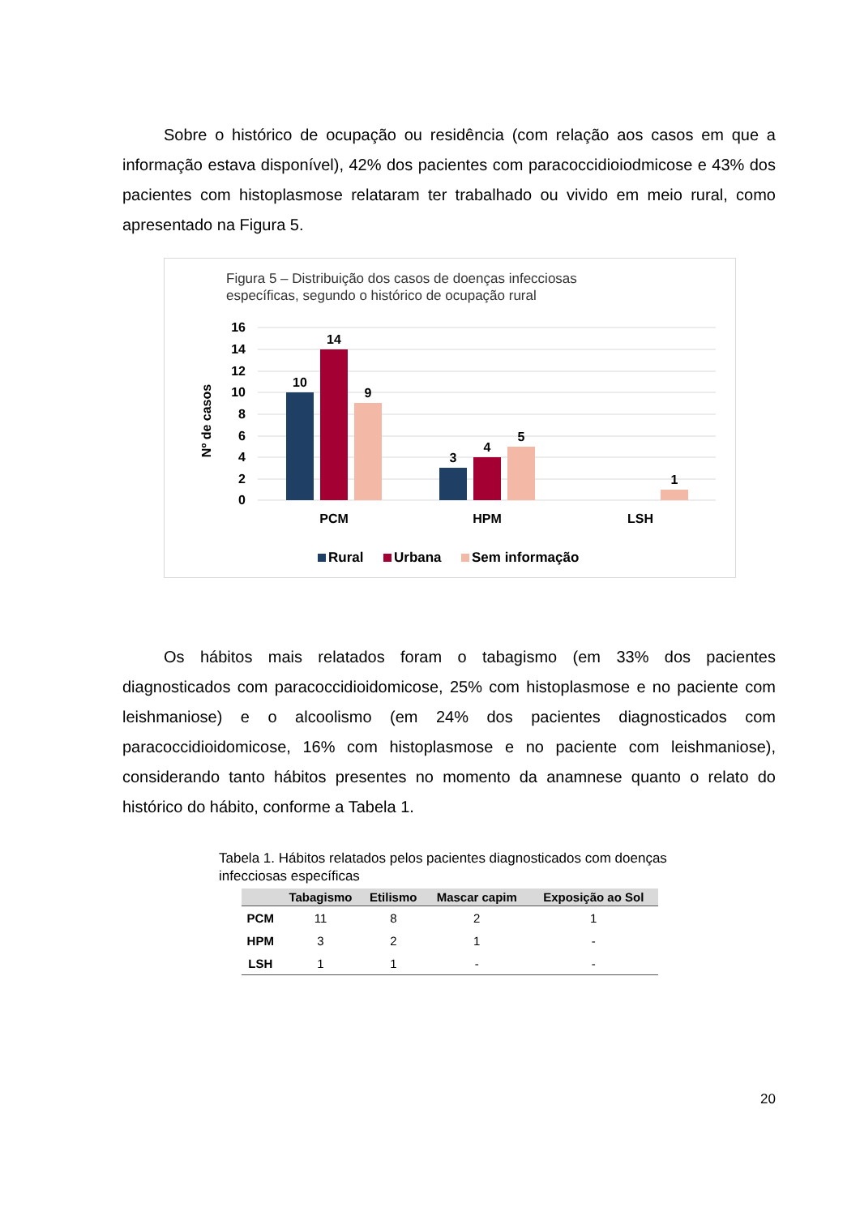Sobre o histórico de ocupação ou residência (com relação aos casos em que a informação estava disponível), 42% dos pacientes com paracoccidioiodmicose e 43% dos pacientes com histoplasmose relataram ter trabalhado ou vivido em meio rural, como apresentado na Figura 5.
Figura 5 – Distribuição dos casos de doenças infecciosas
específicas, segundo o histórico de ocupação rural
16
14
12
10
8
6
4
2
0
Nº de casos
10
14
9
3
4
5
1
PCM
HPM
LSH
Rural
Urbana
Sem informação
Os hábitos mais relatados foram o tabagismo (em 33% dos pacientes diagnosticados com paracoccidioidomicose, 25% com histoplasmose e no paciente com leishmaniose) e o alcoolismo (em 24% dos pacientes diagnosticados com paracoccidioidomicose, 16% com histoplasmose e no paciente com leishmaniose), considerando tanto hábitos presentes no momento da anamnese quanto o relato do histórico do hábito, conforme a Tabela 1.
Tabela 1. Hábitos relatados pelos pacientes diagnosticados com doenças infecciosas específicas
| | Tabagismo | Etilismo | Mascar capim | Exposição ao Sol |
| --- | --- | --- | --- | --- |
| PCM | 11 | 8 | 2 | 1 |
| HPM | 3 | 2 | 1 | - |
| LSH | 1 | 1 | - | - |
20